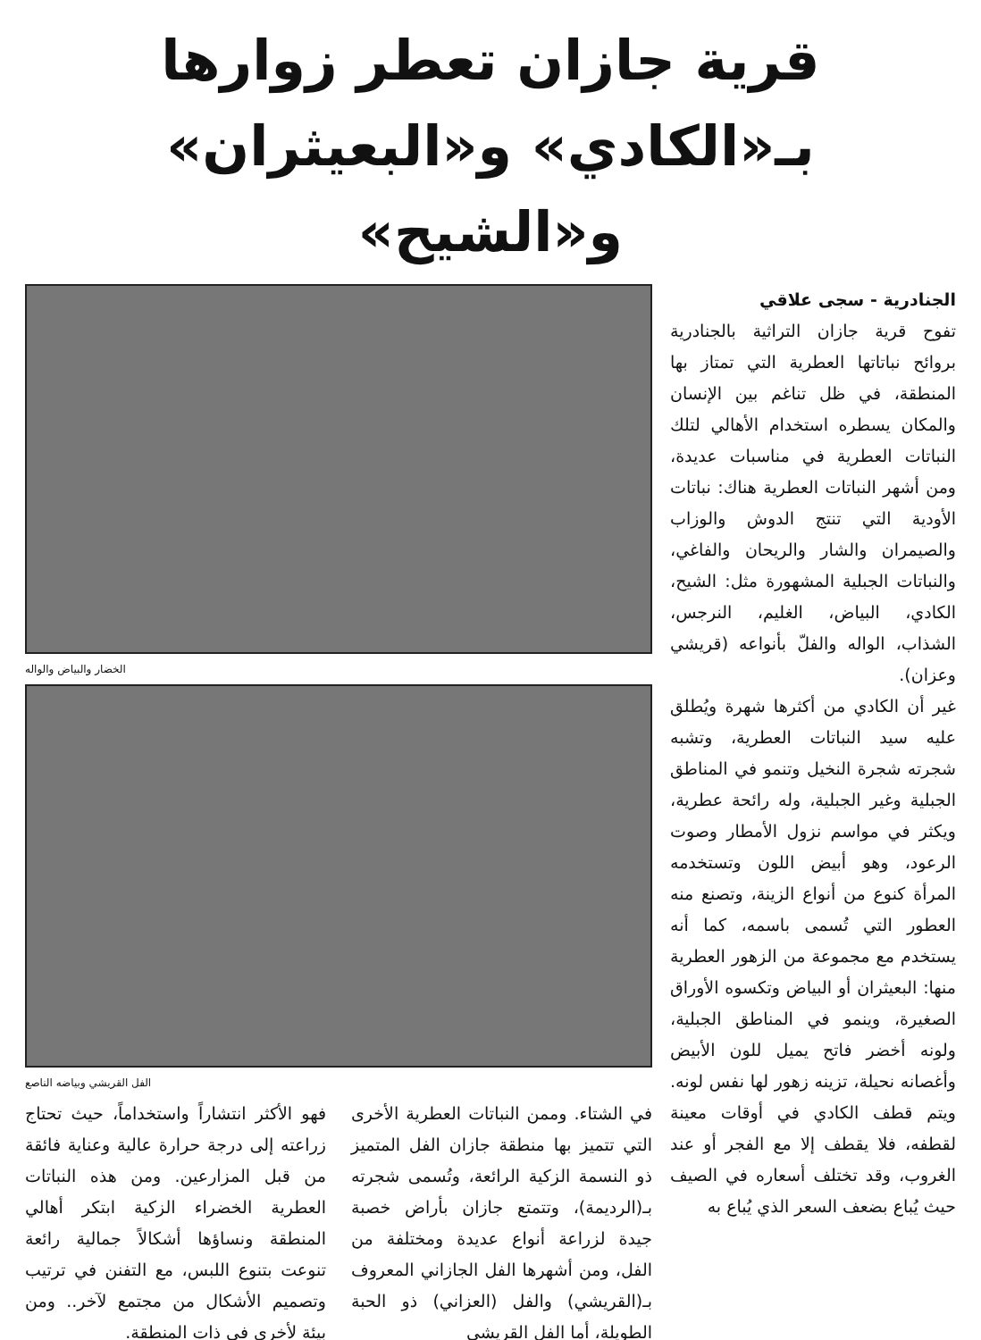قرية جازان تعطر زوارها بـ«الكادي» و«البعيثران» و«الشيح»
الجنادرية - سجى علاقي
تفوح قرية جازان التراثية بالجنادرية بروائح نباتاتها العطرية التي تمتاز بها المنطقة، في ظل تناغم بين الإنسان والمكان يسطره استخدام الأهالي لتلك النباتات العطرية في مناسبات عديدة، ومن أشهر النباتات العطرية هناك: نباتات الأودية التي تنتج الدوش والوزاب والصيمران والشار والريحان والفاغي، والنباتات الجبلية المشهورة مثل: الشيح، الكادي، البياض، الغليم، النرجس، الشذاب، الواله والفلّ بأنواعه (قريشي وعزان).
غير أن الكادي من أكثرها شهرة ويُطلق عليه سيد النباتات العطرية، وتشبه شجرته شجرة النخيل وتنمو في المناطق الجبلية وغير الجبلية، وله رائحة عطرية، ويكثر في مواسم نزول الأمطار وصوت الرعود، وهو أبيض اللون وتستخدمه المرأة كنوع من أنواع الزينة، وتصنع منه العطور التي تُسمى باسمه، كما أنه يستخدم مع مجموعة من الزهور العطرية منها: البعيثران أو البياض وتكسوه الأوراق الصغيرة، وينمو في المناطق الجبلية، ولونه أخضر فاتح يميل للون الأبيض وأغصانه نحيلة، تزينه زهور لها نفس لونه. ويتم قطف الكادي في أوقات معينة لقطفه، فلا يقطف إلا مع الفجر أو عند الغروب، وقد تختلف أسعاره في الصيف حيث يُباع بضعف السعر الذي يُباع به
الخضار والبياض والواله
الفل القريشي وبياضه الناصع
في الشتاء. وممن النباتات العطرية الأخرى التي تتميز بها منطقة جازان الفل المتميز ذو النسمة الزكية الرائعة، وتُسمى شجرته بـ(الرديمة)، وتتمتع جازان بأراض خصبة جيدة لزراعة أنواع عديدة ومختلفة من الفل، ومن أشهرها الفل الجازاني المعروف بـ(القريشي) والفل (العزاني) ذو الحبة الطويلة، أما الفل القريشي
فهو الأكثر انتشاراً واستخداماً، حيث تحتاج زراعته إلى درجة حرارة عالية وعناية فائقة من قبل المزارعين. ومن هذه النباتات العطرية الخضراء الزكية ابتكر أهالي المنطقة ونساؤها أشكالاً جمالية رائعة تنوعت بتنوع اللبس، مع التفنن في ترتيب وتصميم الأشكال من مجتمع لآخر.. ومن بيئة لأخرى في ذات المنطقة.